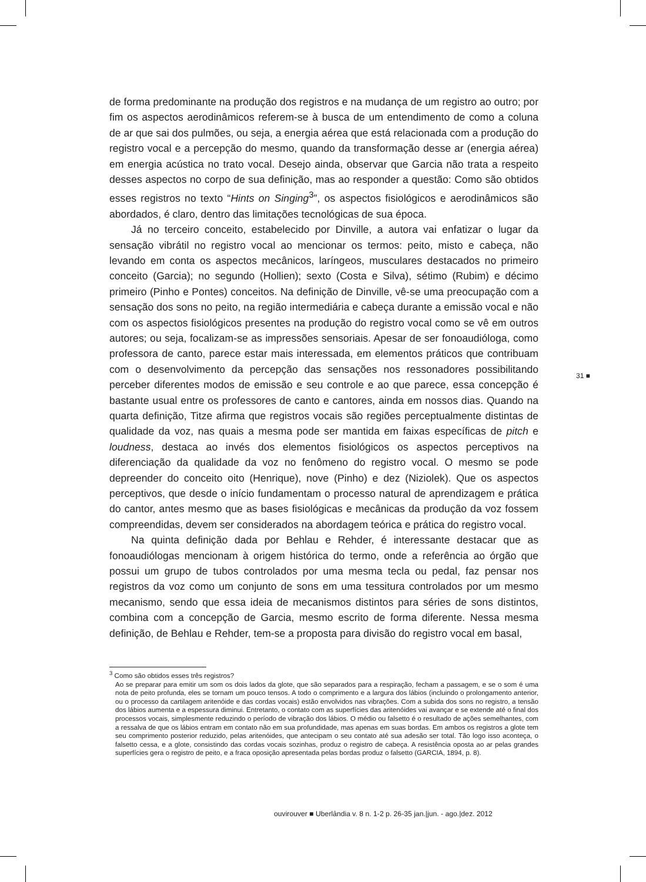de forma predominante na produção dos registros e na mudança de um registro ao outro; por fim os aspectos aerodinâmicos referem-se à busca de um entendimento de como a coluna de ar que sai dos pulmões, ou seja, a energia aérea que está relacionada com a produção do registro vocal e a percepção do mesmo, quando da transformação desse ar (energia aérea) em energia acústica no trato vocal. Desejo ainda, observar que Garcia não trata a respeito desses aspectos no corpo de sua definição, mas ao responder a questão: Como são obtidos esses registros no texto “Hints on Singing<sup>3</sup>”, os aspectos fisiológicos e aerodinâmicos são abordados, é claro, dentro das limitações tecnológicas de sua época.
Já no terceiro conceito, estabelecido por Dinville, a autora vai enfatizar o lugar da sensação vibrátil no registro vocal ao mencionar os termos: peito, misto e cabeça, não levando em conta os aspectos mecânicos, laríngeos, musculares destacados no primeiro conceito (Garcia); no segundo (Hollien); sexto (Costa e Silva), sétimo (Rubim) e décimo primeiro (Pinho e Pontes) conceitos. Na definição de Dinville, vê-se uma preocupação com a sensação dos sons no peito, na região intermediária e cabeça durante a emissão vocal e não com os aspectos fisiológicos presentes na produção do registro vocal como se vê em outros autores; ou seja, focalizam-se as impressões sensoriais. Apesar de ser fonoaudióloga, como professora de canto, parece estar mais interessada, em elementos práticos que contribuam com o desenvolvimento da percepção das sensações nos ressonadores possibilitando perceber diferentes modos de emissão e seu controle e ao que parece, essa concepção é bastante usual entre os professores de canto e cantores, ainda em nossos dias. Quando na quarta definição, Titze afirma que registros vocais são regiões perceptualmente distintas de qualidade da voz, nas quais a mesma pode ser mantida em faixas específicas de pitch e loudness, destaca ao invés dos elementos fisiológicos os aspectos perceptivos na diferenciação da qualidade da voz no fenômeno do registro vocal. O mesmo se pode depreender do conceito oito (Henrique), nove (Pinho) e dez (Niziolek). Que os aspectos perceptivos, que desde o início fundamentam o processo natural de aprendizagem e prática do cantor, antes mesmo que as bases fisiológicas e mecânicas da produção da voz fossem compreendidas, devem ser considerados na abordagem teórica e prática do registro vocal.
Na quinta definição dada por Behlau e Rehder, é interessante destacar que as fonoaudiólogas mencionam à origem histórica do termo, onde a referência ao órgão que possui um grupo de tubos controlados por uma mesma tecla ou pedal, faz pensar nos registros da voz como um conjunto de sons em uma tessitura controlados por um mesmo mecanismo, sendo que essa ideia de mecanismos distintos para séries de sons distintos, combina com a concepção de Garcia, mesmo escrito de forma diferente. Nessa mesma definição, de Behlau e Rehder, tem-se a proposta para divisão do registro vocal em basal,
<sup>3</sup> Como são obtidos esses três registros?
Ao se preparar para emitir um som os dois lados da glote, que são separados para a respiração, fecham a passagem, e se o som é uma nota de peito profunda, eles se tornam um pouco tensos. A todo o comprimento e a largura dos lábios (incluindo o prolongamento anterior, ou o processo da cartilagem aritenóide e das cordas vocais) estão envolvidos nas vibrações. Com a subida dos sons no registro, a tensão dos lábios aumenta e a espessura diminui. Entretanto, o contato com as superfícies das aritenóides vai avançar e se extende até o final dos processos vocais, simplesmente reduzindo o período de vibração dos lábios. O médio ou falsetto é o resultado de ações semelhantes, com a ressalva de que os lábios entram em contato não em sua profundidade, mas apenas em suas bordas. Em ambos os registros a glote tem seu comprimento posterior reduzido, pelas aritenóides, que antecipam o seu contato até sua adesão ser total. Tão logo isso aconteça, o falsetto cessa, e a glote, consistindo das cordas vocais sozinhas, produz o registro de cabeça. A resistência oposta ao ar pelas grandes superfícies gera o registro de peito, e a fraca oposição apresentada pelas bordas produz o falsetto (GARCIA, 1894, p. 8).
31 ■
ouvirouver ■ Uberlândia v. 8 n. 1-2 p. 26-35 jan.|jun. - ago.|dez. 2012